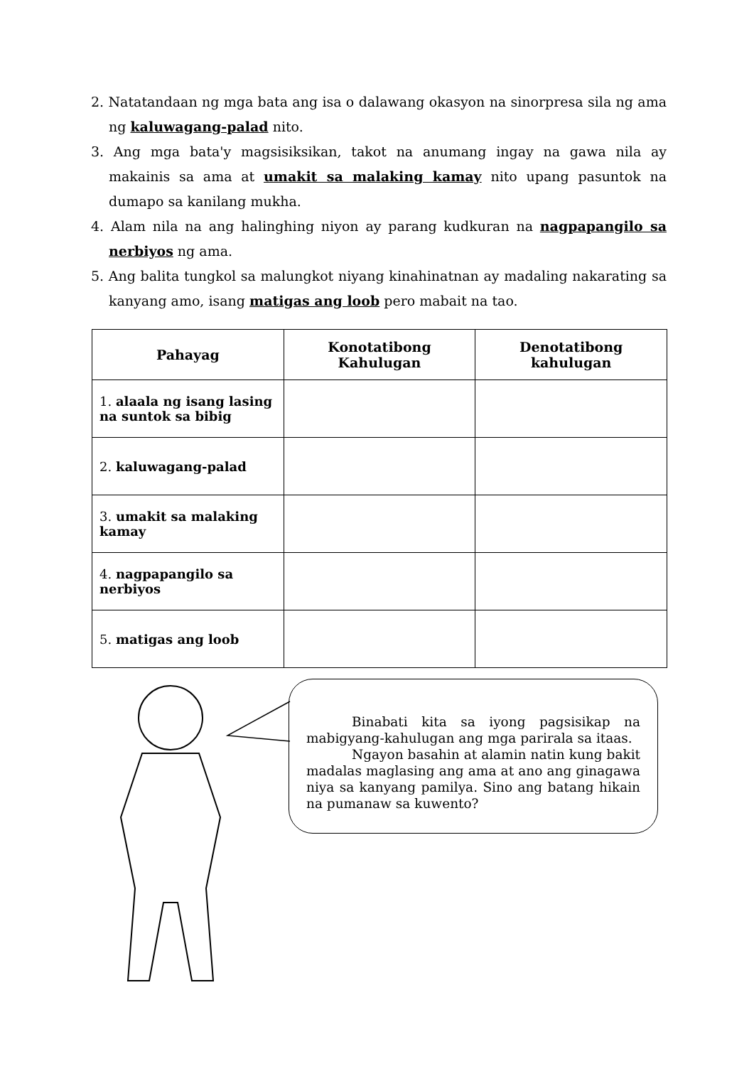2. Natatandaan ng mga bata ang isa o dalawang okasyon na sinorpresa sila ng ama ng kaluwagang-palad nito.
3. Ang mga bata'y magsisiksikan, takot na anumang ingay na gawa nila ay makainis sa ama at umakit sa malaking kamay nito upang pasuntok na dumapo sa kanilang mukha.
4. Alam nila na ang halinghing niyon ay parang kudkuran na nagpapangilo sa nerbiyos ng ama.
5. Ang balita tungkol sa malungkot niyang kinahinatnan ay madaling nakarating sa kanyang amo, isang matigas ang loob pero mabait na tao.
| Pahayag | Konotatibong Kahulugan | Denotatibong kahulugan |
| --- | --- | --- |
| 1. alaala ng isang lasing na suntok sa bibig | | |
| 2. kaluwagang-palad | | |
| 3. umakit sa malaking kamay | | |
| 4. nagpapangilo sa nerbiyos | | |
| 5. matigas ang loob | | |
Binabati kita sa iyong pagsisikap na mabigyang-kahulugan ang mga parirala sa itaas.
Ngayon basahin at alamin natin kung bakit madalas maglasing ang ama at ano ang ginagawa niya sa kanyang pamilya. Sino ang batang hikain na pumanaw sa kuwento?